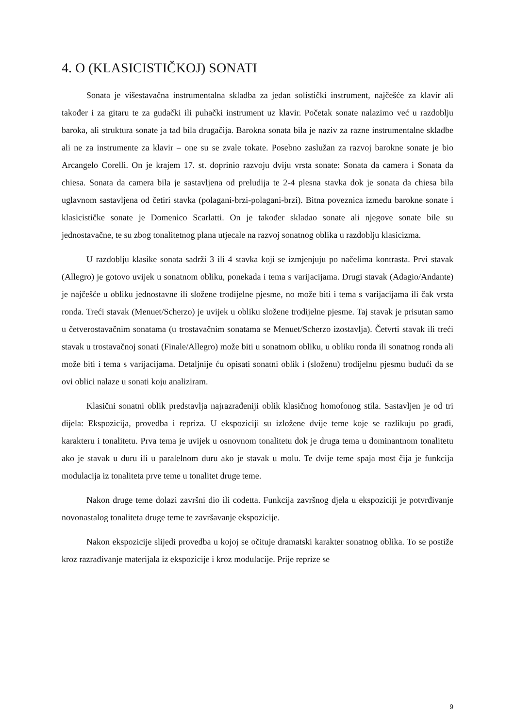4. O (KLASICISTIČKOJ) SONATI
Sonata je višestavačna instrumentalna skladba za jedan solistički instrument, najčešće za klavir ali također i za gitaru te za gudački ili puhački instrument uz klavir. Početak sonate nalazimo već u razdoblju baroka, ali struktura sonate ja tad bila drugačija. Barokna sonata bila je naziv za razne instrumentalne skladbe ali ne za instrumente za klavir – one su se zvale tokate. Posebno zaslužan za razvoj barokne sonate je bio Arcangelo Corelli. On je krajem 17. st. doprinio razvoju dviju vrsta sonate: Sonata da camera i Sonata da chiesa. Sonata da camera bila je sastavljena od preludija te 2-4 plesna stavka dok je sonata da chiesa bila uglavnom sastavljena od četiri stavka (polagani-brzi-polagani-brzi). Bitna poveznica između barokne sonate i klasicističke sonate je Domenico Scarlatti. On je također skladao sonate ali njegove sonate bile su jednostavačne, te su zbog tonalitetnog plana utjecale na razvoj sonatnog oblika u razdoblju klasicizma.
U razdoblju klasike sonata sadrži 3 ili 4 stavka koji se izmjenjuju po načelima kontrasta. Prvi stavak (Allegro) je gotovo uvijek u sonatnom obliku, ponekada i tema s varijacijama. Drugi stavak (Adagio/Andante) je najčešće u obliku jednostavne ili složene trodijelne pjesme, no može biti i tema s varijacijama ili čak vrsta ronda. Treći stavak (Menuet/Scherzo) je uvijek u obliku složene trodijelne pjesme. Taj stavak je prisutan samo u četverostavačnim sonatama (u trostavačnim sonatama se Menuet/Scherzo izostavlja). Četvrti stavak ili treći stavak u trostavačnoj sonati (Finale/Allegro) može biti u sonatnom obliku, u obliku ronda ili sonatnog ronda ali može biti i tema s varijacijama. Detaljnije ću opisati sonatni oblik i (složenu) trodijelnu pjesmu budući da se ovi oblici nalaze u sonati koju analiziram.
Klasični sonatni oblik predstavlja najrazrađeniji oblik klasičnog homofonog stila. Sastavljen je od tri dijela: Ekspozicija, provedba i repriza. U ekspoziciji su izložene dvije teme koje se razlikuju po građi, karakteru i tonalitetu. Prva tema je uvijek u osnovnom tonalitetu dok je druga tema u dominantnom tonalitetu ako je stavak u duru ili u paralelnom duru ako je stavak u molu. Te dvije teme spaja most čija je funkcija modulacija iz tonaliteta prve teme u tonalitet druge teme.
Nakon druge teme dolazi završni dio ili codetta. Funkcija završnog djela u ekspoziciji je potvrđivanje novonastalog tonaliteta druge teme te završavanje ekspozicije.
Nakon ekspozicije slijedi provedba u kojoj se očituje dramatski karakter sonatnog oblika. To se postiže kroz razrađivanje materijala iz ekspozicije i kroz modulacije. Prije reprize se
9